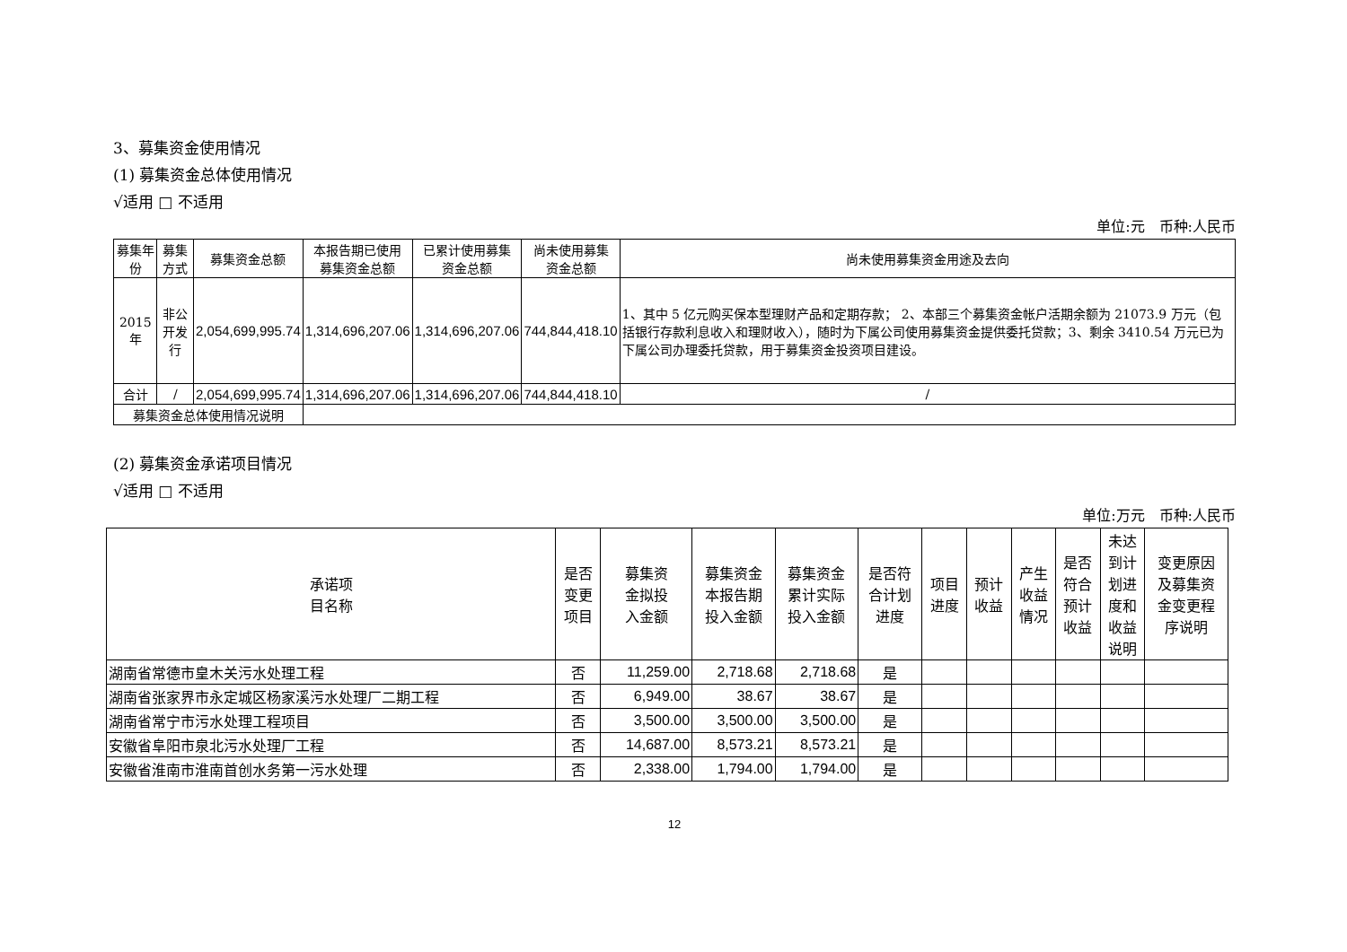3、募集资金使用情况
(1) 募集资金总体使用情况
√适用 □ 不适用
单位:元　币种:人民币
| 募集年份 | 募集方式 | 募集资金总额 | 本报告期已使用 募集资金总额 | 已累计使用募集 资金总额 | 尚未使用募集 资金总额 | 尚未使用募集资金用途及去向 |
| --- | --- | --- | --- | --- | --- | --- |
| 2015 年 | 非公开发行 | 2,054,699,995.74 | 1,314,696,207.06 | 1,314,696,207.06 | 744,844,418.10 | 1、其中 5 亿元购买保本型理财产品和定期存款； 2、本部三个募集资金帐户活期余额为 21073.9 万元（包括银行存款利息收入和理财收入），随时为下属公司使用募集资金提供委托贷款；3、剩余 3410.54 万元已为下属公司办理委托贷款，用于募集资金投资项目建设。 |
| 合计 | / | 2,054,699,995.74 | 1,314,696,207.06 | 1,314,696,207.06 | 744,844,418.10 | / |
| 募集资金总体使用情况说明 | | | | | | |
(2) 募集资金承诺项目情况
√适用 □ 不适用
单位:万元　币种:人民币
| 承诺项 目名称 | 是否 变更 项目 | 募集资 金拟投 入金额 | 募集资金 本报告期 投入金额 | 募集资金 累计实际 投入金额 | 是否符 合计划 进度 | 项目 进度 | 预计 收益 | 产生 收益 情况 | 是否 符合 预计 收益 | 未达 到计 划进 度和 收益 说明 | 变更原因 及募集资 金变更程 序说明 |
| --- | --- | --- | --- | --- | --- | --- | --- | --- | --- | --- | --- |
| 湖南省常德市皇木关污水处理工程 | 否 | 11,259.00 | 2,718.68 | 2,718.68 | 是 | | | | | | |
| 湖南省张家界市永定城区杨家溪污水处理厂二期工程 | 否 | 6,949.00 | 38.67 | 38.67 | 是 | | | | | | |
| 湖南省常宁市污水处理工程项目 | 否 | 3,500.00 | 3,500.00 | 3,500.00 | 是 | | | | | | |
| 安徽省阜阳市泉北污水处理厂工程 | 否 | 14,687.00 | 8,573.21 | 8,573.21 | 是 | | | | | | |
| 安徽省淮南市淮南首创水务第一污水处理 | 否 | 2,338.00 | 1,794.00 | 1,794.00 | 是 | | | | | | |
12